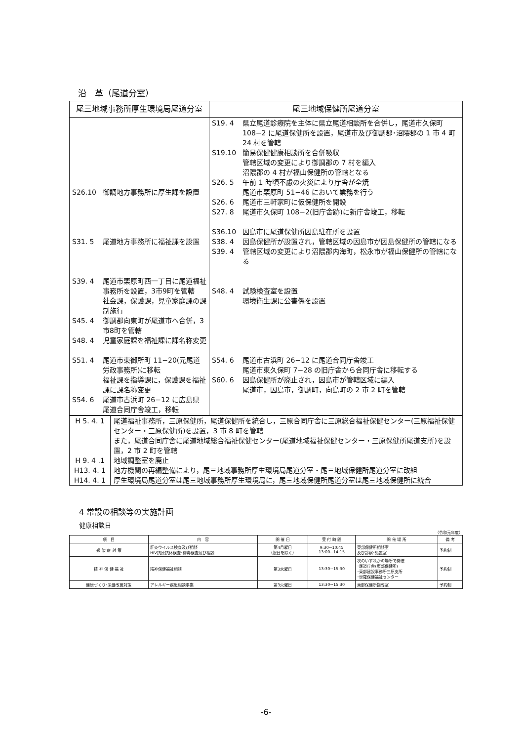沿　革（尾道分室）
| 尾三地域事務所厚生環境局尾道分室 | 尾三地域保健所尾道分室 |
| --- | --- |
| S26.10 御調地方事務所に厚生課を設置 S31. 5 尾道地方事務所に福祉課を設置 S39. 4 尾道市栗原町西一丁目に尾道福祉事務所を設置，3市9町を管轄 社会課，保護課，児童家庭課の課制施行 S45. 4 御調郡向東町が尾道市へ合併，3市8町を管轄 S48. 4 児童家庭課を福祉課に課名称変更 S51. 4 尾道市東御所町 11−20(元尾道労政事務所)に移転 福祉課を指導課に，保護課を福祉課に課名称変更 S54. 6 尾道市古浜町 26−12 に広島県尾道合同庁舎竣工，移転 | S19. 4 県立尾道診療院を主体に県立尾道相談所を合併し，尾道市久保町 108−2 に尾道保健所を設置，尾道市及び御調郡･沼隈郡の 1 市 4 町 24 村を管轄 S19.10 簡易保健健康相談所を合併吸収 管轄区域の変更により御調郡の 7 村を編入 沼隈郡の 4 村が福山保健所の管轄となる S26. 5 午前 1 時頃不慮の火災により庁舎が全焼 尾道市栗原町 51−46 において業務を行う S26. 6 尾道市三軒家町に仮保健所を開設 S27. 8 尾道市久保町 108−2(旧庁舎跡)に新庁舎竣工，移転 S36.10 因島市に尾道保健所因島駐在所を設置 S38. 4 因島保健所が設置され，管轄区域の因島市が因島保健所の管轄になる S39. 4 管轄区域の変更により沼隈郡内海町，松永市が福山保健所の管轄になる S48. 4 試験検査室を設置 環境衛生課に公害係を設置 S54. 6 尾道市古浜町 26−12 に尾道合同庁舎竣工 尾道市東久保町 7−28 の旧庁舎から合同庁舎に移転する S60. 6 因島保健所が廃止され，因島市が管轄区域に編入 尾道市，因島市，御調町，向島町の 2 市 2 町を管轄 |
| H 5. 4. 1 H 9. 4 .1 H13. 4. 1 H14. 4. 1 | 尾道福祉事務所，三原保健所，尾道保健所を統合し，三原合同庁舎に三原総合福祉保健センター(三原福祉保健センター・三原保健所)を設置，3 市 8 町を管轄 また，尾道合同庁舎に尾道地域総合福祉保健センター(尾道地域福祉保健センター・三原保健所尾道支所)を設置，2 市 2 町を管轄 地域調整室を廃止 地方機関の再編整備により，尾三地域事務所厚生環境局尾道分室・尾三地域保健所尾道分室に改組 厚生環境局尾道分室は尾三地域事務所厚生環境局に，尾三地域保健所尾道分室は尾三地域保健所に統合 |
4 常設の相談等の実施計画
健康相談日
（令和元年度）
| 項 目 | 内 容 | 開 催 日 | 受 付 時 間 | 開 催 場 所 | 備 考 |
| --- | --- | --- | --- | --- | --- |
| 感 染 症 対 策 | 肝炎ウイルス検査及び相談 HIV抗原抗体検査･梅毒検査及び相談 | 第4月曜日 （祝日を除く） | 9:30~10:45 13:00~14:15 | 東部保健所相談室 及び診察･処置室 | 予約制 |
| 精 神 保 健 福 祉 | 精神保健福祉相談 | 第3水曜日 | 13:30~15:30 | 次のいずれかの場所で開催 ･尾道庁舎(東部保健所) ･東部建設事務所三原支所 ･世羅保健福祉センター | 予約制 |
| 健康づくり･栄養改善対策 | アレルギー疾患相談事業 | 第3火曜日 | 13:30~15:30 | 東部保健所指導室 | 予約制 |
-6-